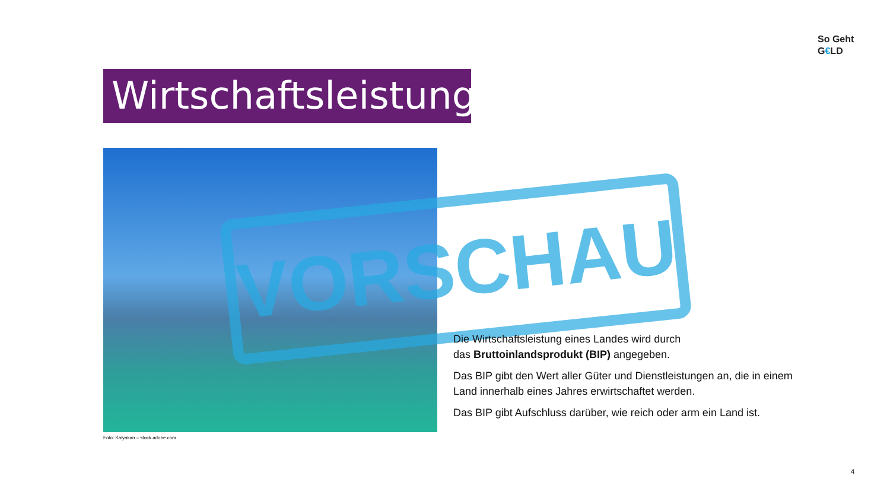So Geht
G€LD
Wirtschaftsleistung
VORSCHAU
Foto: Kalyakan – stock.adobe.com
Die Wirtschaftsleistung eines Landes wird durch
das Bruttoinlandsprodukt (BIP) angegeben.
Das BIP gibt den Wert aller Güter und Dienstleistungen an, die in einem Land innerhalb eines Jahres erwirtschaftet werden.
Das BIP gibt Aufschluss darüber, wie reich oder arm ein Land ist.
4